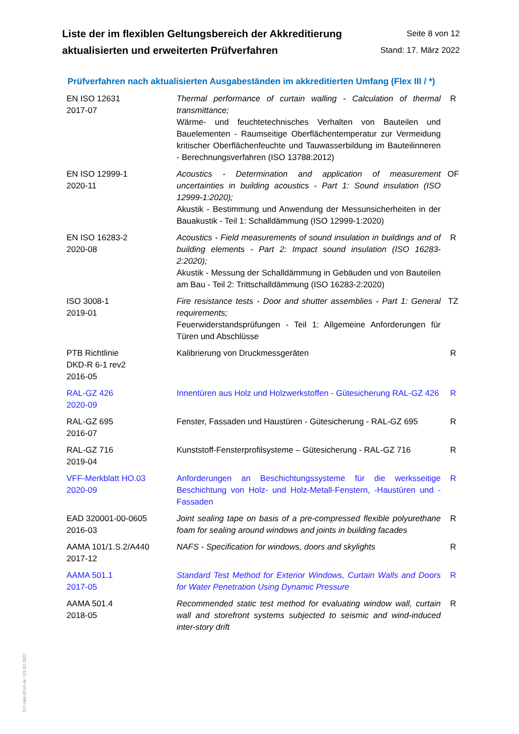Liste der im flexiblen Geltungsbereich der Akkreditierung
aktualisierten und erweiterten Prüfverfahren
Seite 8 von 12
Stand: 17. März 2022
Prüfverfahren nach aktualisierten Ausgabeständen im akkreditierten Umfang (Flex III / *)
| EN ISO 12631 2017-07 | Thermal performance of curtain walling - Calculation of thermal transmittance; Wärme- und feuchtetechnisches Verhalten von Bauteilen und Bauelementen - Raumseitige Oberflächentemperatur zur Vermeidung kritischer Oberflächenfeuchte und Tauwasserbildung im Bauteilinneren - Berechnungsverfahren (ISO 13788:2012) | R |
| EN ISO 12999-1 2020-11 | Acoustics - Determination and application of measurement uncertainties in building acoustics - Part 1: Sound insulation (ISO 12999-1:2020); Akustik - Bestimmung und Anwendung der Messunsicherheiten in der Bauakustik - Teil 1: Schalldämmung (ISO 12999-1:2020) | OF |
| EN ISO 16283-2 2020-08 | Acoustics - Field measurements of sound insulation in buildings and of building elements - Part 2: Impact sound insulation (ISO 16283-2:2020); Akustik - Messung der Schalldämmung in Gebäuden und von Bauteilen am Bau - Teil 2: Trittschalldämmung (ISO 16283-2:2020) | R |
| ISO 3008-1 2019-01 | Fire resistance tests - Door and shutter assemblies - Part 1: General requirements; Feuerwiderstandsprüfungen - Teil 1: Allgemeine Anforderungen für Türen und Abschlüsse | TZ |
| PTB Richtlinie DKD-R 6-1 rev2 2016-05 | Kalibrierung von Druckmessgeräten | R |
| RAL-GZ 426 2020-09 | Innentüren aus Holz und Holzwerkstoffen - Gütesicherung RAL-GZ 426 | R |
| RAL-GZ 695 2016-07 | Fenster, Fassaden und Haustüren - Gütesicherung - RAL-GZ 695 | R |
| RAL-GZ 716 2019-04 | Kunststoff-Fensterprofilsysteme – Gütesicherung - RAL-GZ 716 | R |
| VFF-Merkblatt HO.03 2020-09 | Anforderungen an Beschichtungssysteme für die werksseitige Beschichtung von Holz- und Holz-Metall-Fenstern, -Haustüren und -Fassaden | R |
| EAD 320001-00-0605 2016-03 | Joint sealing tape on basis of a pre-compressed flexible polyurethane foam for sealing around windows and joints in building facades | R |
| AAMA 101/1.S.2/A440 2017-12 | NAFS - Specification for windows, doors and skylights | R |
| AAMA 501.1 2017-05 | Standard Test Method for Exterior Windows, Curtain Walls and Doors for Water Penetration Using Dynamic Pressure | R |
| AAMA 501.4 2018-05 | Recommended static test method for evaluating window wall, curtain wall and storefront systems subjected to seismic and wind-induced inter-story drift | R |
DO-Akk-6516-de / 01.03.2022